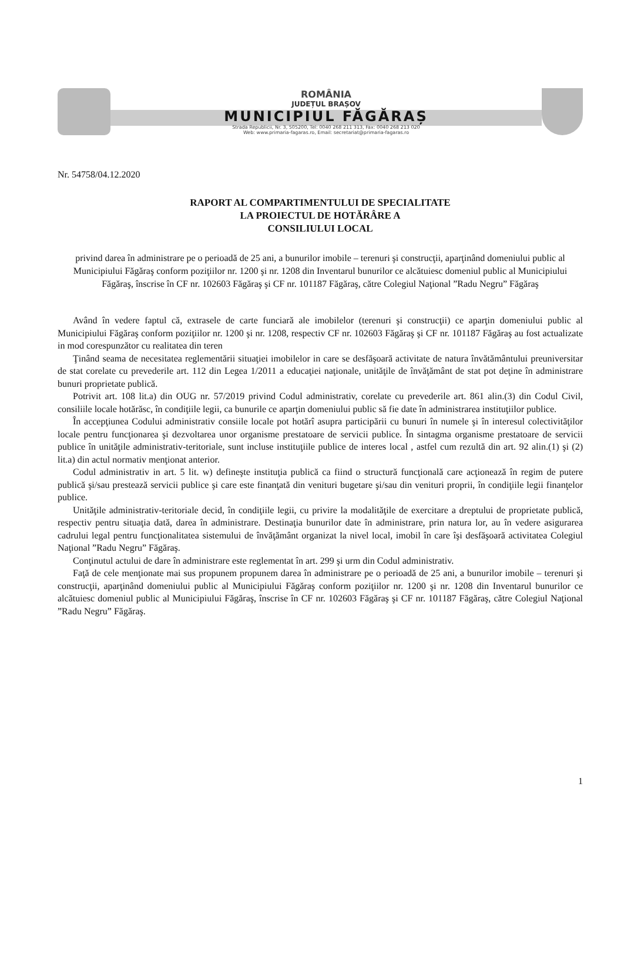ROMÂNIA
JUDEȚUL BRAȘOV
MUNICIPIUL FĂGĂRAȘ
Strada Republicii, Nr. 3, 505200, Tel: 0040 268 211 313, Fax: 0040 268 213 020
Web: www.primaria-fagaras.ro, Email: secretariat@primaria-fagaras.ro
Nr. 54758/04.12.2020
RAPORT AL COMPARTIMENTULUI DE SPECIALITATE
LA PROIECTUL DE HOTĂRÂRE A
CONSILIULUI LOCAL
privind darea în administrare pe o perioadă de 25 ani, a bunurilor imobile – terenuri şi construcţii, aparţinând domeniului public al Municipiului Făgăraş conform poziţiilor nr. 1200 şi nr. 1208 din Inventarul bunurilor ce alcătuiesc domeniul public al Municipiului Făgăraş, înscrise în CF nr. 102603 Făgăraş şi CF nr. 101187 Făgăraş, către Colegiul Naţional ”Radu Negru” Făgăraş
Având în vedere faptul că, extrasele de carte funciară ale imobilelor (terenuri şi construcţii) ce aparţin domeniului public al Municipiului Făgăraş conform poziţiilor nr. 1200 şi nr. 1208, respectiv CF nr. 102603 Făgăraş şi CF nr. 101187 Făgăraş au fost actualizate in mod corespunzător cu realitatea din teren
Ţinând seama de necesitatea reglementării situaţiei imobilelor in care se desfăşoară activitate de natura învătământului preuniversitar de stat corelate cu prevederile art. 112 din Legea 1/2011 a educaţiei naţionale, unităţile de învăţământ de stat pot deţine în administrare bunuri proprietate publică.
Potrivit art. 108 lit.a) din OUG nr. 57/2019 privind Codul administrativ, corelate cu prevederile art. 861 alin.(3) din Codul Civil, consiliile locale hotărăsc, în condiţiile legii, ca bunurile ce aparţin domeniului public să fie date în administrarea instituţiilor publice.
În accepţiunea Codului administrativ consiile locale pot hotărî asupra participării cu bunuri în numele şi în interesul colectivităţilor locale pentru funcţionarea şi dezvoltarea unor organisme prestatoare de servicii publice. În sintagma organisme prestatoare de servicii publice în unităţile administrativ-teritoriale, sunt incluse instituţiile publice de interes local , astfel cum rezultă din art. 92 alin.(1) şi (2) lit.a) din actul normativ menţionat anterior.
Codul administrativ in art. 5 lit. w) defineşte instituţia publică ca fiind o structură funcţională care acţionează în regim de putere publică şi/sau prestează servicii publice şi care este finanţată din venituri bugetare şi/sau din venituri proprii, în condiţiile legii finanţelor publice.
Unităţile administrativ-teritoriale decid, în condiţiile legii, cu privire la modalităţile de exercitare a dreptului de proprietate publică, respectiv pentru situaţia dată, darea în administrare. Destinaţia bunurilor date în administrare, prin natura lor, au în vedere asigurarea cadrului legal pentru funcţionalitatea sistemului de învăţământ organizat la nivel local, imobil în care îşi desfăşoară activitatea Colegiul Naţional ”Radu Negru” Făgăraş.
Conţinutul actului de dare în administrare este reglementat în art. 299 şi urm din Codul administrativ.
Faţă de cele menţionate mai sus propunem propunem darea în administrare pe o perioadă de 25 ani, a bunurilor imobile – terenuri şi construcţii, aparţinând domeniului public al Municipiului Făgăraş conform poziţiilor nr. 1200 şi nr. 1208 din Inventarul bunurilor ce alcătuiesc domeniul public al Municipiului Făgăraş, înscrise în CF nr. 102603 Făgăraş şi CF nr. 101187 Făgăraş, către Colegiul Naţional ”Radu Negru” Făgăraş.
1